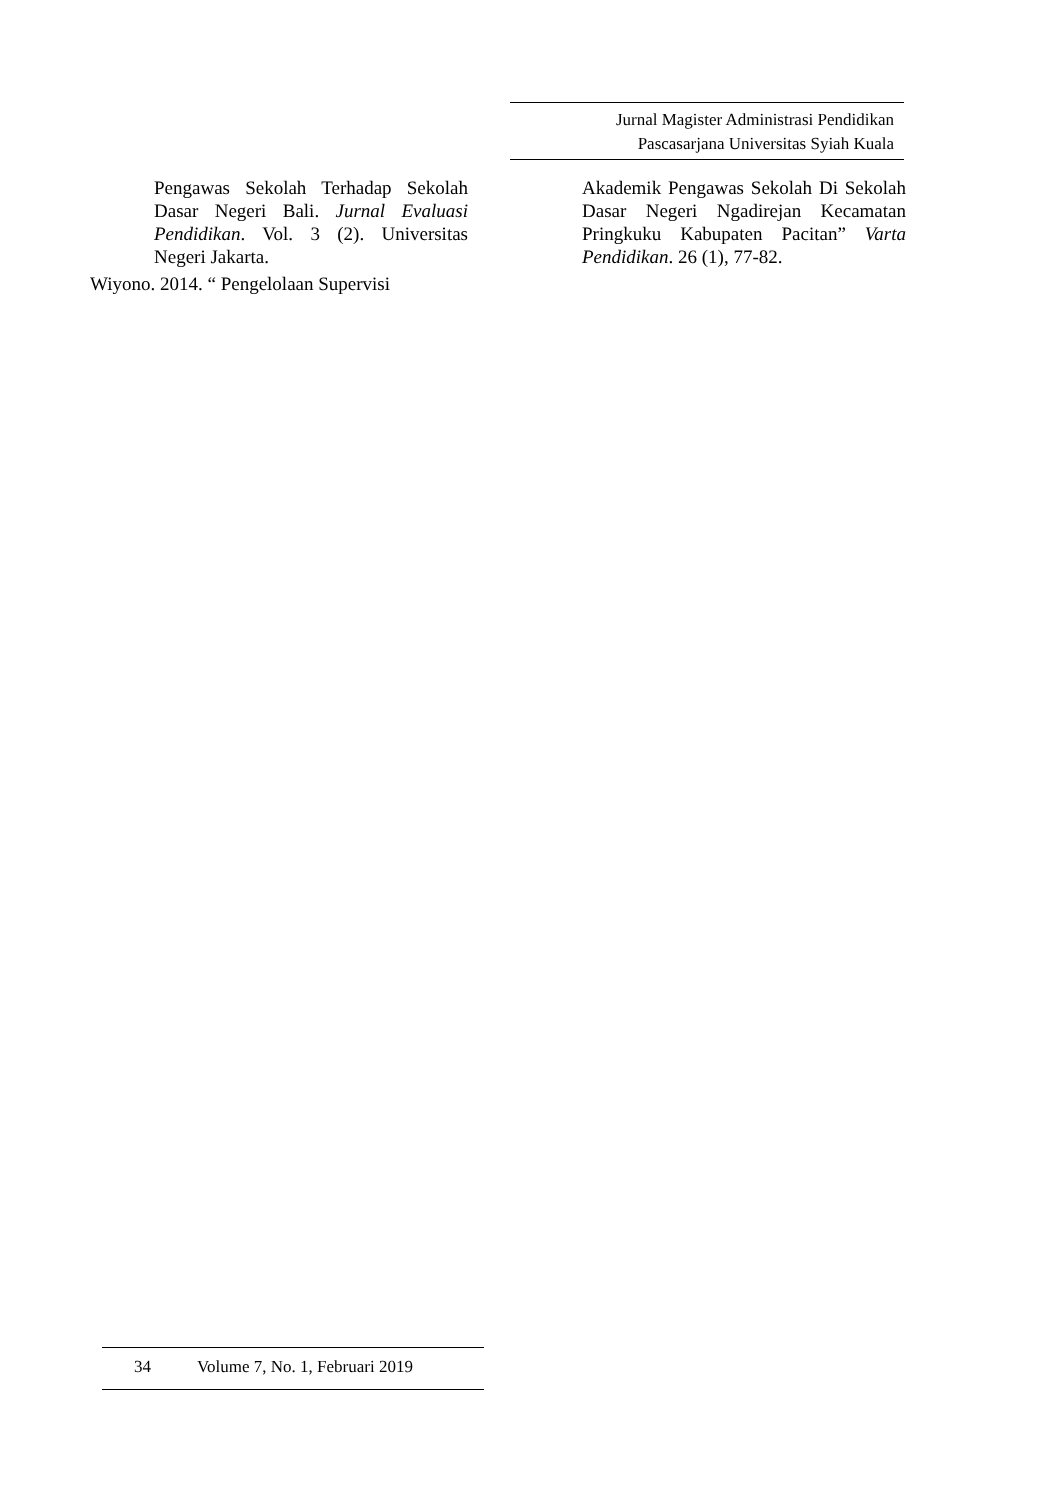Jurnal Magister Administrasi Pendidikan
Pascasarjana Universitas Syiah Kuala
Pengawas Sekolah Terhadap Sekolah Dasar Negeri Bali. Jurnal Evaluasi Pendidikan. Vol. 3 (2). Universitas Negeri Jakarta.
Wiyono. 2014. “ Pengelolaan Supervisi
Akademik Pengawas Sekolah Di Sekolah Dasar Negeri Ngadirejan Kecamatan Pringkuku Kabupaten Pacitan” Varta Pendidikan. 26 (1), 77-82.
34 Volume 7, No. 1, Februari 2019